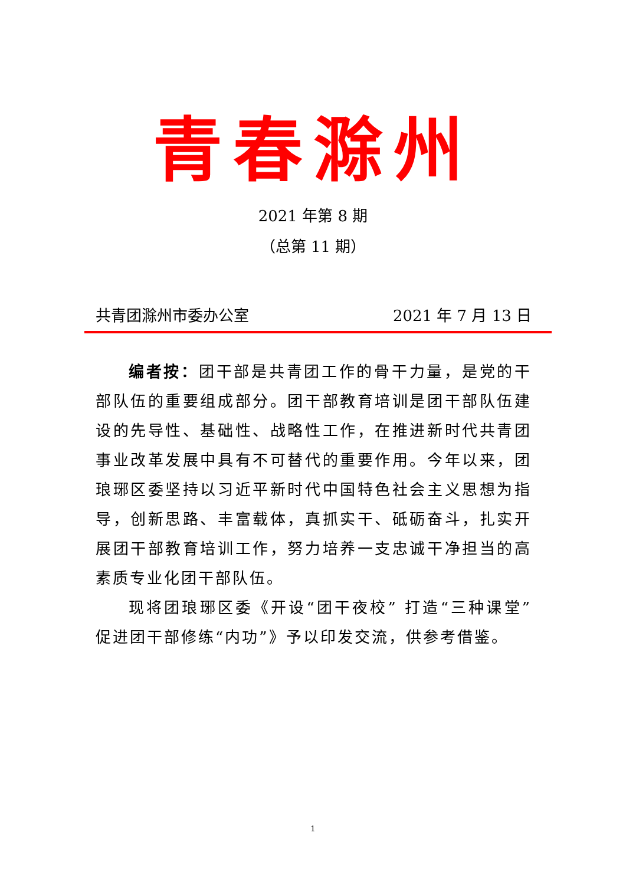青春滁州
2021 年第 8 期
（总第 11 期）
共青团滁州市委办公室 2021 年 7 月 13 日
编者按：团干部是共青团工作的骨干力量，是党的干部队伍的重要组成部分。团干部教育培训是团干部队伍建设的先导性、基础性、战略性工作，在推进新时代共青团事业改革发展中具有不可替代的重要作用。今年以来，团琅琊区委坚持以习近平新时代中国特色社会主义思想为指导，创新思路、丰富载体，真抓实干、砥砺奋斗，扎实开展团干部教育培训工作，努力培养一支忠诚干净担当的高素质专业化团干部队伍。
现将团琅琊区委《开设“团干夜校” 打造“三种课堂” 促进团干部修练“内功”》予以印发交流，供参考借鉴。
1